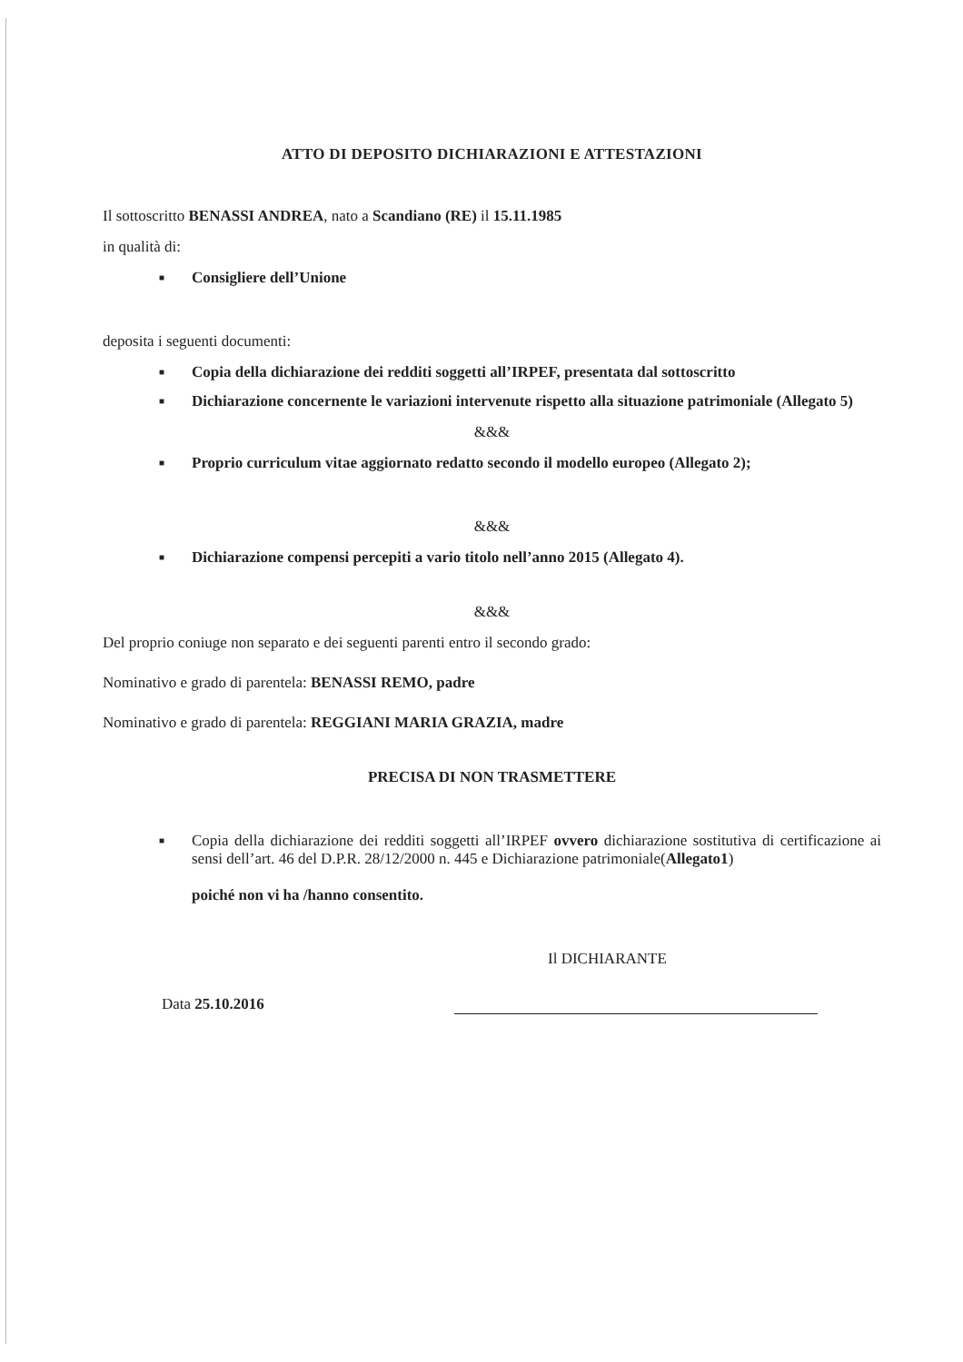ATTO DI DEPOSITO DICHIARAZIONI E ATTESTAZIONI
Il sottoscritto BENASSI ANDREA, nato a Scandiano (RE) il 15.11.1985
in qualità di:
■ Consigliere dell’Unione
deposita i seguenti documenti:
■ Copia della dichiarazione dei redditi soggetti all’IRPEF, presentata dal sottoscritto
■ Dichiarazione concernente le variazioni intervenute rispetto alla situazione patrimoniale (Allegato 5)
&&&
■ Proprio curriculum vitae aggiornato redatto secondo il modello europeo (Allegato 2);
&&&
■ Dichiarazione compensi percepiti a vario titolo nell’anno 2015 (Allegato 4).
&&&
Del proprio coniuge non separato e dei seguenti parenti entro il secondo grado:
Nominativo e grado di parentela: BENASSI REMO, padre
Nominativo e grado di parentela: REGGIANI MARIA GRAZIA, madre
PRECISA DI NON TRASMETTERE
■ Copia della dichiarazione dei redditi soggetti all’IRPEF ovvero dichiarazione sostitutiva di certificazione ai sensi dell’art. 46 del D.P.R. 28/12/2000 n. 445 e Dichiarazione patrimoniale(Allegato1)
poiché non vi ha /hanno consentito.
Il DICHIARANTE
Data 25.10.2016